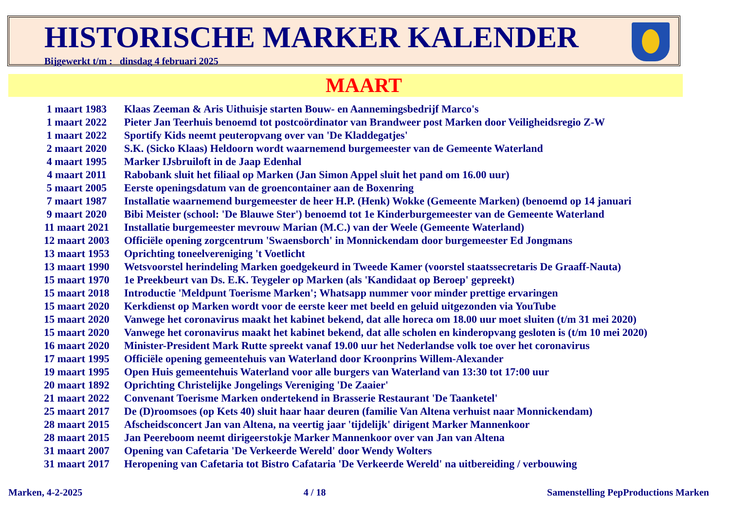HISTORISCHE MARKER KALENDER
Bijgewerkt t/m : dinsdag 4 februari 2025
MAART
| 1 maart 1983 | Klaas Zeeman & Aris Uithuisje starten Bouw- en Aannemingsbedrijf Marco's |
| 1 maart 2022 | Pieter Jan Teerhuis benoemd tot postcoördinator van Brandweer post Marken door Veiligheidsregio Z-W |
| 1 maart 2022 | Sportify Kids neemt peuteropvang over van 'De Kladdegatjes' |
| 2 maart 2020 | S.K. (Sicko Klaas) Heldoorn wordt waarnemend burgemeester van de Gemeente Waterland |
| 4 maart 1995 | Marker IJsbruiloft in de Jaap Edenhal |
| 4 maart 2011 | Rabobank sluit het filiaal op Marken (Jan Simon Appel sluit het pand om 16.00 uur) |
| 5 maart 2005 | Eerste openingsdatum van de groencontainer aan de Boxenring |
| 7 maart 1987 | Installatie waarnemend burgemeester de heer H.P. (Henk) Wokke (Gemeente Marken) (benoemd op 14 januari |
| 9 maart 2020 | Bibi Meister (school: 'De Blauwe Ster') benoemd tot 1e Kinderburgemeester van de Gemeente Waterland |
| 11 maart 2021 | Installatie burgemeester mevrouw Marian (M.C.) van der Weele (Gemeente Waterland) |
| 12 maart 2003 | Officiële opening zorgcentrum 'Swaensborch' in Monnickendam door burgemeester Ed Jongmans |
| 13 maart 1953 | Oprichting toneelvereniging 't Voetlicht |
| 13 maart 1990 | Wetsvoorstel herindeling Marken goedgekeurd in Tweede Kamer (voorstel staatssecretaris De Graaff-Nauta) |
| 15 maart 1970 | 1e Preekbeurt van Ds. E.K. Teygeler op Marken (als 'Kandidaat op Beroep' gepreekt) |
| 15 maart 2018 | Introductie 'Meldpunt Toerisme Marken'; Whatsapp nummer voor minder prettige ervaringen |
| 15 maart 2020 | Kerkdienst op Marken wordt voor de eerste keer met beeld en geluid uitgezonden via YouTube |
| 15 maart 2020 | Vanwege het coronavirus maakt het kabinet bekend, dat alle horeca om 18.00 uur moet sluiten (t/m 31 mei 2020) |
| 15 maart 2020 | Vanwege het coronavirus maakt het kabinet bekend, dat alle scholen en kinderopvang gesloten is (t/m 10 mei 2020) |
| 16 maart 2020 | Minister-President Mark Rutte spreekt vanaf 19.00 uur het Nederlandse volk toe over het coronavirus |
| 17 maart 1995 | Officiële opening gemeentehuis van Waterland door Kroonprins Willem-Alexander |
| 19 maart 1995 | Open Huis gemeentehuis Waterland voor alle burgers van Waterland van 13:30 tot 17:00 uur |
| 20 maart 1892 | Oprichting Christelijke Jongelings Vereniging 'De Zaaier' |
| 21 maart 2022 | Convenant Toerisme Marken ondertekend in Brasserie Restaurant 'De Taanketel' |
| 25 maart 2017 | De (D)roomsoes (op Kets 40) sluit haar haar deuren (familie Van Altena verhuist naar Monnickendam) |
| 28 maart 2015 | Afscheidsconcert Jan van Altena, na veertig jaar 'tijdelijk' dirigent Marker Mannenkoor |
| 28 maart 2015 | Jan Peereboom neemt dirigeerstokje Marker Mannenkoor over van Jan van Altena |
| 31 maart 2007 | Opening van Cafetaria 'De Verkeerde Wereld' door Wendy Wolters |
| 31 maart 2017 | Heropening van Cafetaria tot Bistro Cafataria 'De Verkeerde Wereld' na uitbereiding / verbouwing |
Marken, 4-2-2025 4 / 18 Samenstelling PepProductions Marken